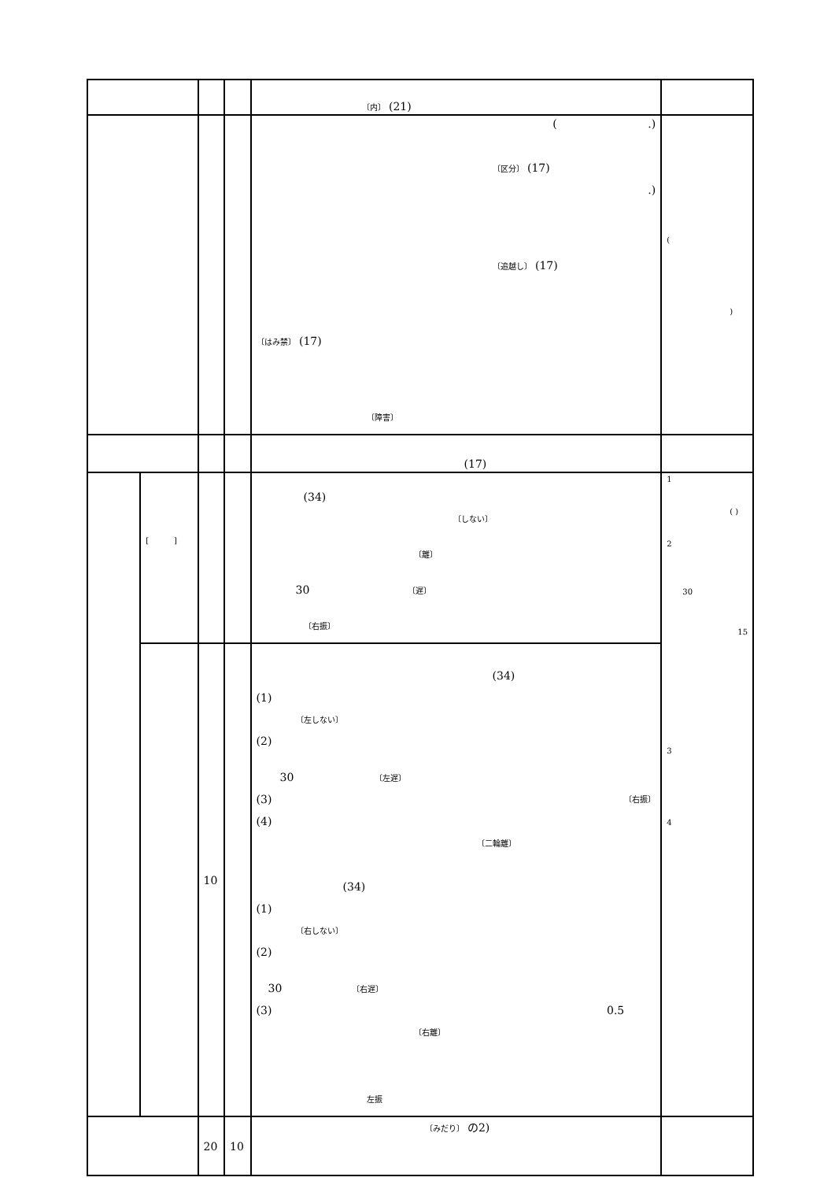| | | | | 〔内〕 (21) | |
| | | | | ( .) 〔区分〕 (17) .) 〔追越し〕 (17) 〔はみ禁〕 (17) 〔障害〕 | ( ) |
| | | | | (17) | |
| | [ ] | | | (34) 〔しない〕 〔離〕 30 〔遅〕 〔右振〕 | 1 ( ) 2 30 15 3 4 |
| | | 10 | | (34) (1) 〔左しない〕 (2) 30 〔左遅〕 (3) 〔右振〕 (4) 〔二輪離〕 (34) (1) 〔右しない〕 (2) 30 〔右遅〕 (3) 0.5 〔右離〕 左振 | |
| | | 20 | 10 | 〔みだり〕 の2) | |